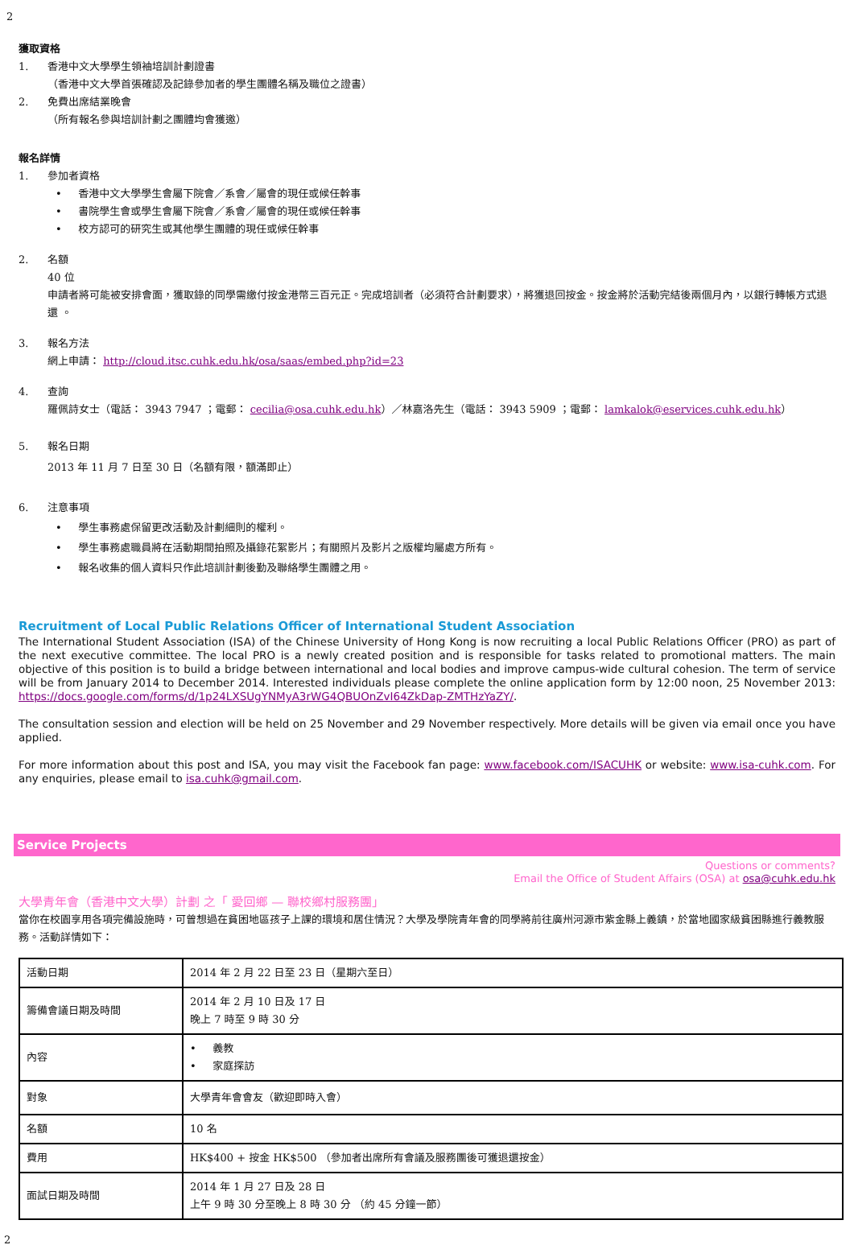2
獲取資格
1. 香港中文大學學生領袖培訓計劃證書
（香港中文大學首張確認及記錄參加者的學生團體名稱及職位之證書）
2. 免費出席結業晚會
（所有報名參與培訓計劃之團體均會獲邀）
報名詳情
1. 參加者資格
• 香港中文大學學生會屬下院會／系會／屬會的現任或候任幹事
• 書院學生會或學生會屬下院會／系會／屬會的現任或候任幹事
• 校方認可的研究生或其他學生團體的現任或候任幹事
2. 名額
40 位
申請者將可能被安排會面，獲取錄的同學需繳付按金港幣三百元正。完成培訓者（必須符合計劃要求），將獲退回按金。按金將於活動完結後兩個月內，以銀行轉帳方式退還 。
3. 報名方法
網上申請： http://cloud.itsc.cuhk.edu.hk/osa/saas/embed.php?id=23
4. 查詢
羅佩詩女士（電話： 3943 7947 ；電郵： cecilia@osa.cuhk.edu.hk）／林嘉洛先生（電話： 3943 5909 ；電郵： lamkalok@eservices.cuhk.edu.hk）
5. 報名日期
2013 年 11 月 7 日至 30 日（名額有限，額滿即止）
6. 注意事項
• 學生事務處保留更改活動及計劃細則的權利。
• 學生事務處職員將在活動期間拍照及攝錄花絮影片；有關照片及影片之版權均屬處方所有。
• 報名收集的個人資料只作此培訓計劃後勤及聯絡學生團體之用。
Recruitment of Local Public Relations Officer of International Student Association
The International Student Association (ISA) of the Chinese University of Hong Kong is now recruiting a local Public Relations Officer (PRO) as part of the next executive committee. The local PRO is a newly created position and is responsible for tasks related to promotional matters. The main objective of this position is to build a bridge between international and local bodies and improve campus-wide cultural cohesion. The term of service will be from January 2014 to December 2014. Interested individuals please complete the online application form by 12:00 noon, 25 November 2013: https://docs.google.com/forms/d/1p24LXSUgYNMyA3rWG4QBUOnZvI64ZkDap-ZMTHzYaZY/.
The consultation session and election will be held on 25 November and 29 November respectively. More details will be given via email once you have applied.
For more information about this post and ISA, you may visit the Facebook fan page: www.facebook.com/ISACUHK or website: www.isa-cuhk.com. For any enquiries, please email to isa.cuhk@gmail.com.
Service Projects
Questions or comments?
Email the Office of Student Affairs (OSA) at osa@cuhk.edu.hk
大學青年會（香港中文大學）計劃 之「 愛回鄉 — 聯校鄉村服務團」
當你在校園享用各項完備設施時，可曾想過在貧困地區孩子上課的環境和居住情況？大學及學院青年會的同學將前往廣州河源市紫金縣上義鎮，於當地國家級貧困縣進行義教服務。活動詳情如下：
| 活動日期 | 2014 年 2 月 22 日至 23 日（星期六至日） |
| 籌備會議日期及時間 | 2014 年 2 月 10 日及 17 日 晚上 7 時至 9 時 30 分 |
| 內容 | • 義教 • 家庭探訪 |
| 對象 | 大學青年會會友（歡迎即時入會） |
| 名額 | 10 名 |
| 費用 | HK$400 + 按金 HK$500 （參加者出席所有會議及服務團後可獲退還按金） |
| 面試日期及時間 | 2014 年 1 月 27 日及 28 日 上午 9 時 30 分至晚上 8 時 30 分 （約 45 分鐘一節） |
2